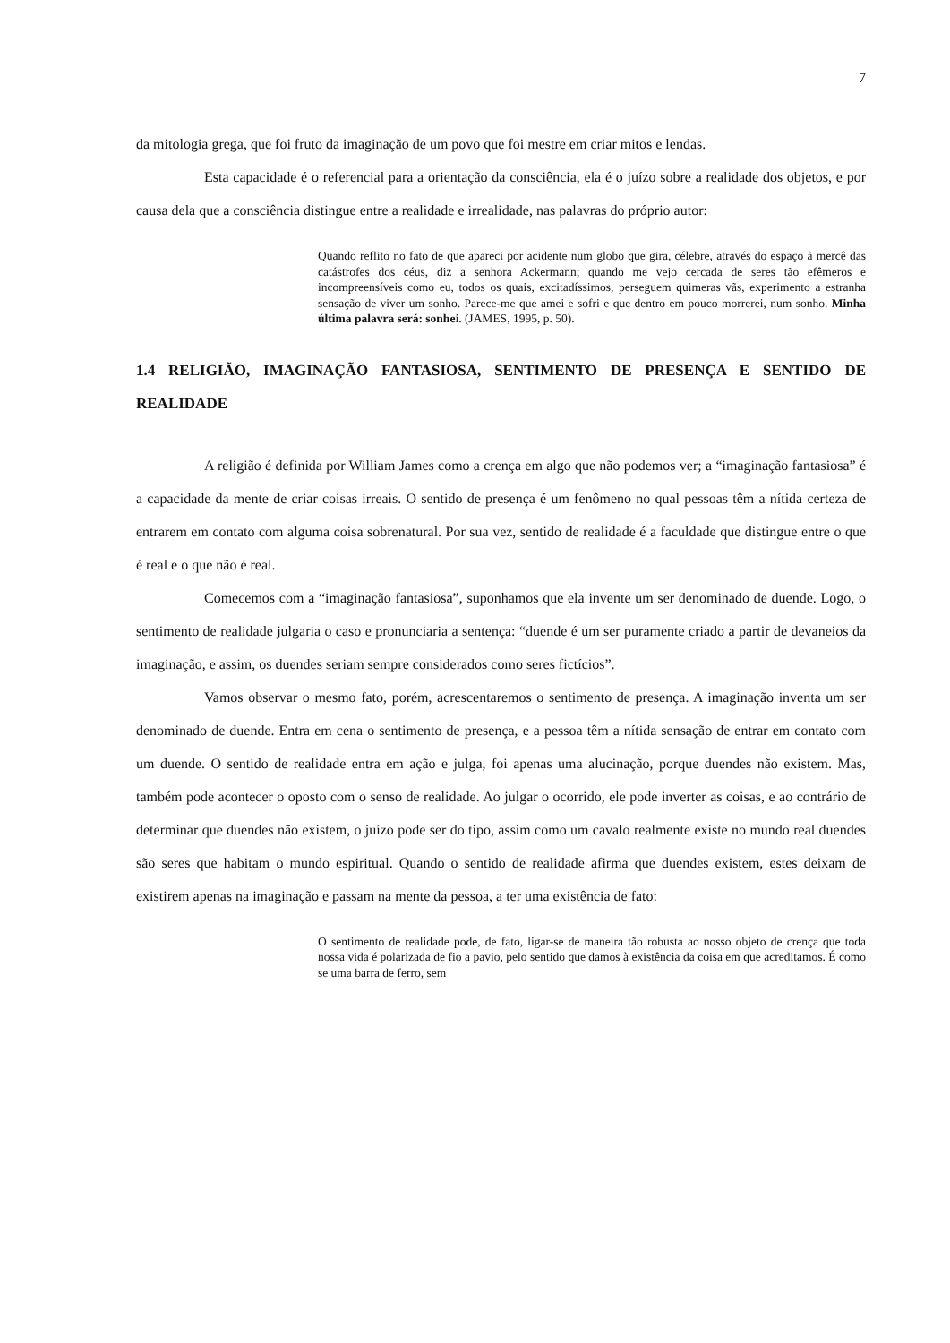7
da mitologia grega, que foi fruto da imaginação de um povo que foi mestre em criar mitos e lendas.
Esta capacidade é o referencial para a orientação da consciência, ela é o juízo sobre a realidade dos objetos, e por causa dela que a consciência distingue entre a realidade e irrealidade, nas palavras do próprio autor:
Quando reflito no fato de que apareci por acidente num globo que gira, célebre, através do espaço à mercê das catástrofes dos céus, diz a senhora Ackermann; quando me vejo cercada de seres tão efêmeros e incompreensíveis como eu, todos os quais, excitadíssimos, perseguem quimeras vãs, experimento a estranha sensação de viver um sonho. Parece-me que amei e sofri e que dentro em pouco morrerei, num sonho. Minha última palavra será: sonhei. (JAMES, 1995, p. 50).
1.4 RELIGIÃO, IMAGINAÇÃO FANTASIOSA, SENTIMENTO DE PRESENÇA E SENTIDO DE REALIDADE
A religião é definida por William James como a crença em algo que não podemos ver; a “imaginação fantasiosa” é a capacidade da mente de criar coisas irreais. O sentido de presença é um fenômeno no qual pessoas têm a nítida certeza de entrarem em contato com alguma coisa sobrenatural. Por sua vez, sentido de realidade é a faculdade que distingue entre o que é real e o que não é real.
Comecemos com a “imaginação fantasiosa”, suponhamos que ela invente um ser denominado de duende. Logo, o sentimento de realidade julgaria o caso e pronunciaria a sentença: “duende é um ser puramente criado a partir de devaneios da imaginação, e assim, os duendes seriam sempre considerados como seres fictícios”.
Vamos observar o mesmo fato, porém, acrescentaremos o sentimento de presença. A imaginação inventa um ser denominado de duende. Entra em cena o sentimento de presença, e a pessoa têm a nítida sensação de entrar em contato com um duende. O sentido de realidade entra em ação e julga, foi apenas uma alucinação, porque duendes não existem. Mas, também pode acontecer o oposto com o senso de realidade. Ao julgar o ocorrido, ele pode inverter as coisas, e ao contrário de determinar que duendes não existem, o juízo pode ser do tipo, assim como um cavalo realmente existe no mundo real duendes são seres que habitam o mundo espiritual. Quando o sentido de realidade afirma que duendes existem, estes deixam de existirem apenas na imaginação e passam na mente da pessoa, a ter uma existência de fato:
O sentimento de realidade pode, de fato, ligar-se de maneira tão robusta ao nosso objeto de crença que toda nossa vida é polarizada de fio a pavio, pelo sentido que damos à existência da coisa em que acreditamos. É como se uma barra de ferro, sem